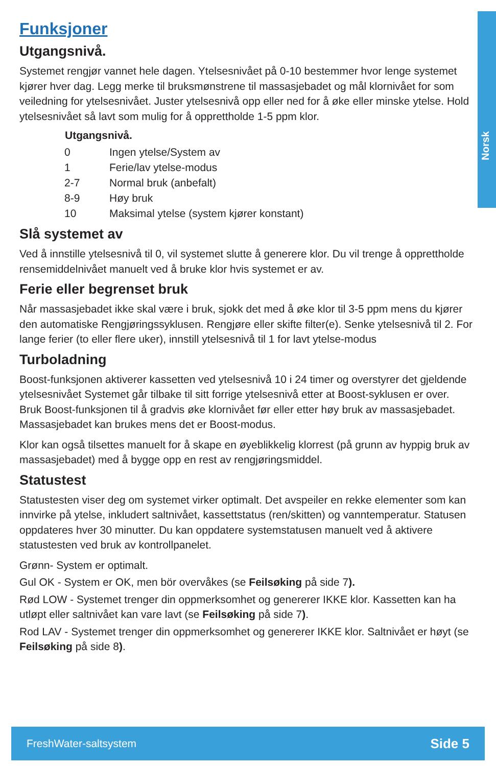Norsk
Funksjoner
Utgangsnivå.
Systemet rengjør vannet hele dagen. Ytelsesnivået på 0-10 bestemmer hvor lenge systemet kjører hver dag. Legg merke til bruksmønstrene til massasjebadet og mål klornivået for som veiledning for ytelsesnivået. Juster ytelsesnivå opp eller ned for å øke eller minske ytelse. Hold ytelsesnivået så lavt som mulig for å opprettholde 1-5 ppm klor.
| Utgangsnivå. | |
| --- | --- |
| 0 | Ingen ytelse/System av |
| 1 | Ferie/lav ytelse-modus |
| 2-7 | Normal bruk (anbefalt) |
| 8-9 | Høy bruk |
| 10 | Maksimal ytelse (system kjører konstant) |
Slå systemet av
Ved å innstille ytelsesnivå til 0, vil systemet slutte å generere klor. Du vil trenge å opprettholde rensemiddelnivået manuelt ved å bruke klor hvis systemet er av.
Ferie eller begrenset bruk
Når massasjebadet ikke skal være i bruk, sjokk det med å øke klor til 3-5 ppm mens du kjører den automatiske Rengjøringssyklusen. Rengjøre eller skifte filter(e). Senke ytelsesnivå til 2. For lange ferier (to eller flere uker), innstill ytelsesnivå til 1 for lavt ytelse-modus
Turboladning
Boost-funksjonen aktiverer kassetten ved ytelsesnivå 10 i 24 timer og overstyrer det gjeldende ytelsesnivået Systemet går tilbake til sitt forrige ytelsesnivå etter at Boost-syklusen er over. Bruk Boost-funksjonen til å gradvis øke klornivået før eller etter høy bruk av massasjebadet. Massasjebadet kan brukes mens det er Boost-modus.
Klor kan også tilsettes manuelt for å skape en øyeblikkelig klorrest (på grunn av hyppig bruk av massasjebadet) med å bygge opp en rest av rengjøringsmiddel.
Statustest
Statustesten viser deg om systemet virker optimalt. Det avspeiler en rekke elementer som kan innvirke på ytelse, inkludert saltnivået, kassettstatus (ren/skitten) og vanntemperatur. Statusen oppdateres hver 30 minutter. Du kan oppdatere systemstatusen manuelt ved å aktivere statustesten ved bruk av kontrollpanelet.
Grønn- System er optimalt.
Gul OK - System er OK, men bör overvåkes (se Feilsøking på side 7).
Rød LOW - Systemet trenger din oppmerksomhet og genererer IKKE klor. Kassetten kan ha utløpt eller saltnivået kan vare lavt (se Feilsøking på side 7).
Rod LAV - Systemet trenger din oppmerksomhet og genererer IKKE klor. Saltnivået er høyt (se Feilsøking på side 8).
FreshWater-saltsystem Side 5